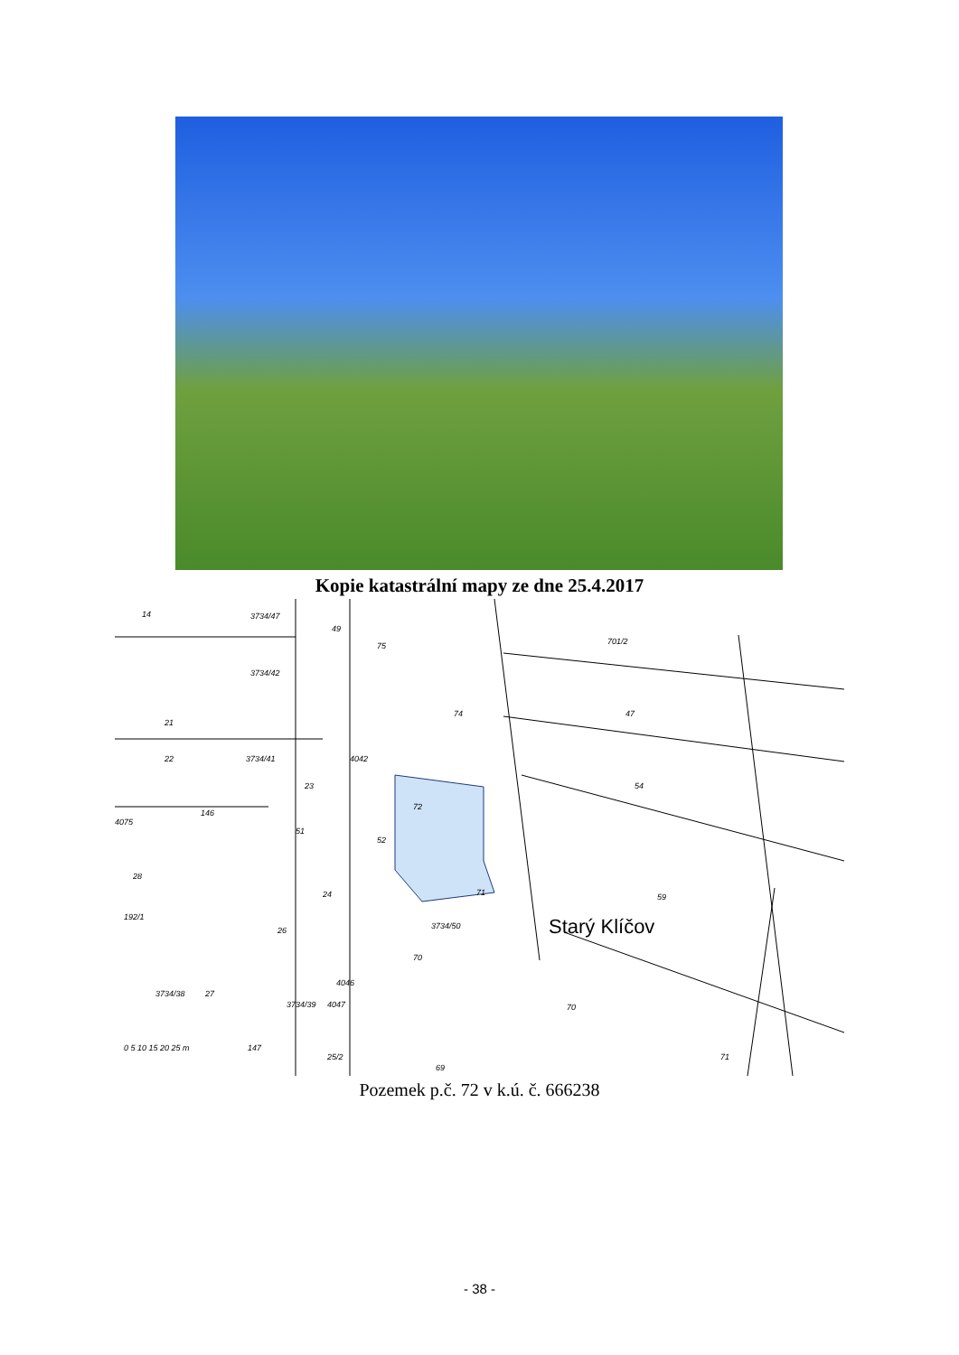Kopie katastrální mapy ze dne 25.4.2017
Starý Klíčov
14
3734/47
49
701/2
3734/42
75
47
74
21
22
3734/41
4042
54
23
72
51
52
146
4075
28
71
59
24
26
3734/50
70
192/1
3734/38
27
4046
3734/39
4047
70
71
25/2
69
147
0 5 10 15 20 25 m
Pozemek p.č. 72 v k.ú. č. 666238
- 38 -